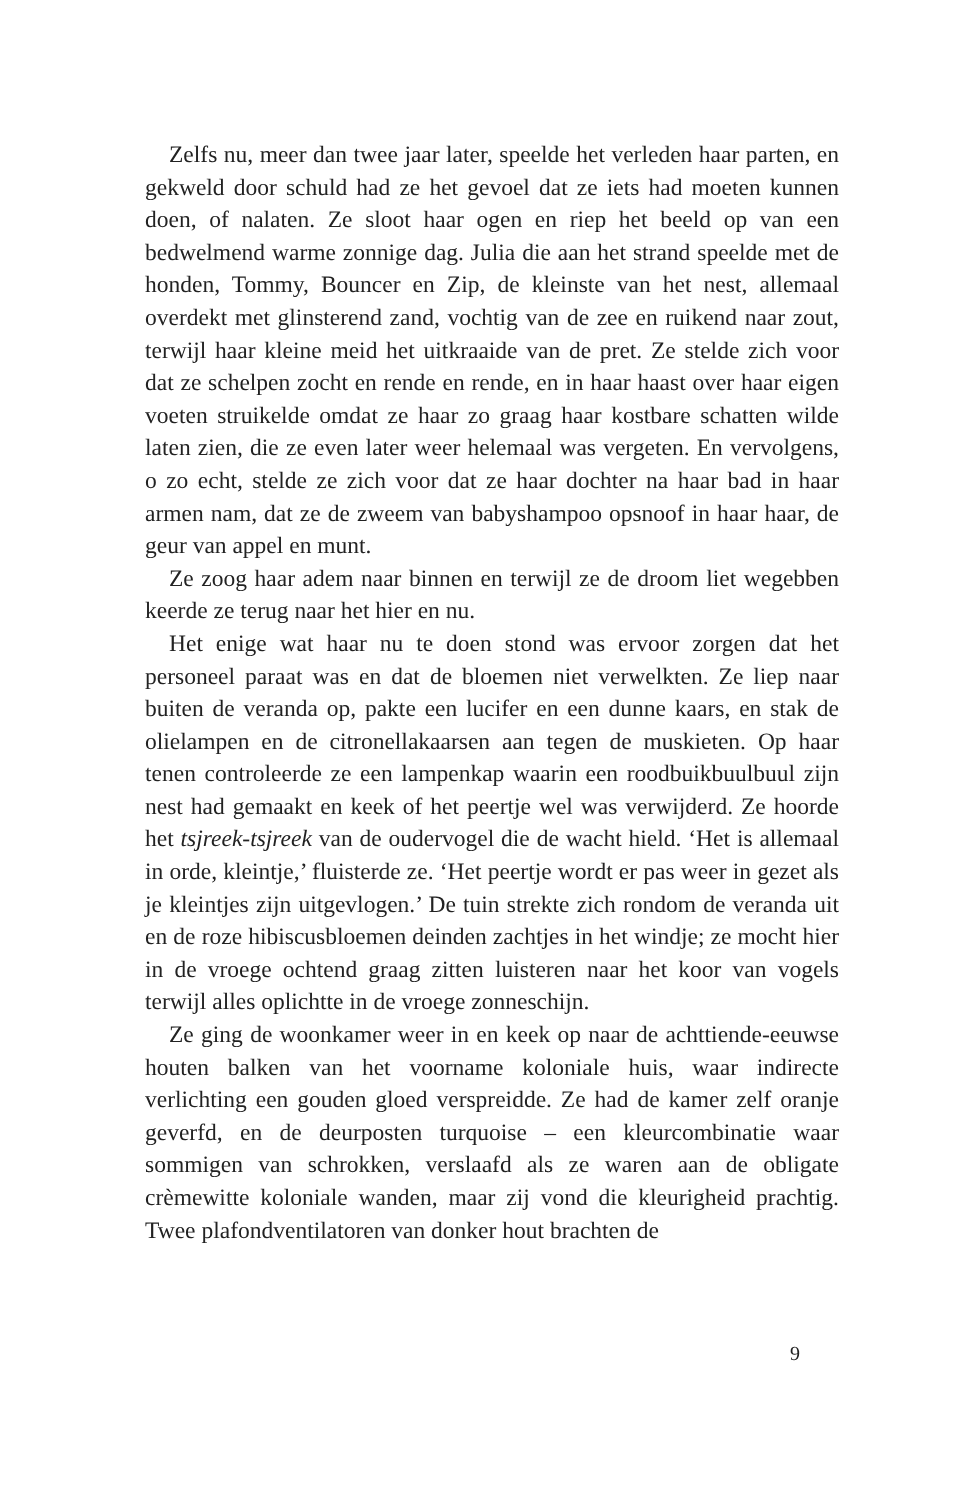Zelfs nu, meer dan twee jaar later, speelde het verleden haar parten, en gekweld door schuld had ze het gevoel dat ze iets had moeten kunnen doen, of nalaten. Ze sloot haar ogen en riep het beeld op van een bedwelmend warme zonnige dag. Julia die aan het strand speelde met de honden, Tommy, Bouncer en Zip, de kleinste van het nest, allemaal overdekt met glinsterend zand, vochtig van de zee en ruikend naar zout, terwijl haar kleine meid het uitkraaide van de pret. Ze stelde zich voor dat ze schelpen zocht en rende en rende, en in haar haast over haar eigen voeten struikelde omdat ze haar zo graag haar kostbare schatten wilde laten zien, die ze even later weer helemaal was vergeten. En vervolgens, o zo echt, stelde ze zich voor dat ze haar dochter na haar bad in haar armen nam, dat ze de zweem van babyshampoo opsnoof in haar haar, de geur van appel en munt.
Ze zoog haar adem naar binnen en terwijl ze de droom liet wegebben keerde ze terug naar het hier en nu.
Het enige wat haar nu te doen stond was ervoor zorgen dat het personeel paraat was en dat de bloemen niet verwelkten. Ze liep naar buiten de veranda op, pakte een lucifer en een dunne kaars, en stak de olielampen en de citronellakaarsen aan tegen de muskieten. Op haar tenen controleerde ze een lampenkap waarin een roodbuikbuulbuul zijn nest had gemaakt en keek of het peertje wel was verwijderd. Ze hoorde het tsjreek-tsjreek van de oudervogel die de wacht hield. ‘Het is allemaal in orde, kleintje,’ fluisterde ze. ‘Het peertje wordt er pas weer in gezet als je kleintjes zijn uitgevlogen.’ De tuin strekte zich rondom de veranda uit en de roze hibiscusbloemen deinden zachtjes in het windje; ze mocht hier in de vroege ochtend graag zitten luisteren naar het koor van vogels terwijl alles oplichtte in de vroege zonneschijn.
Ze ging de woonkamer weer in en keek op naar de achttiende-eeuwse houten balken van het voorname koloniale huis, waar indirecte verlichting een gouden gloed verspreidde. Ze had de kamer zelf oranje geverfd, en de deurposten turquoise – een kleurcombinatie waar sommigen van schrokken, verslaafd als ze waren aan de obligate crèmewitte koloniale wanden, maar zij vond die kleurigheid prachtig. Twee plafondventilatoren van donker hout brachten de
9